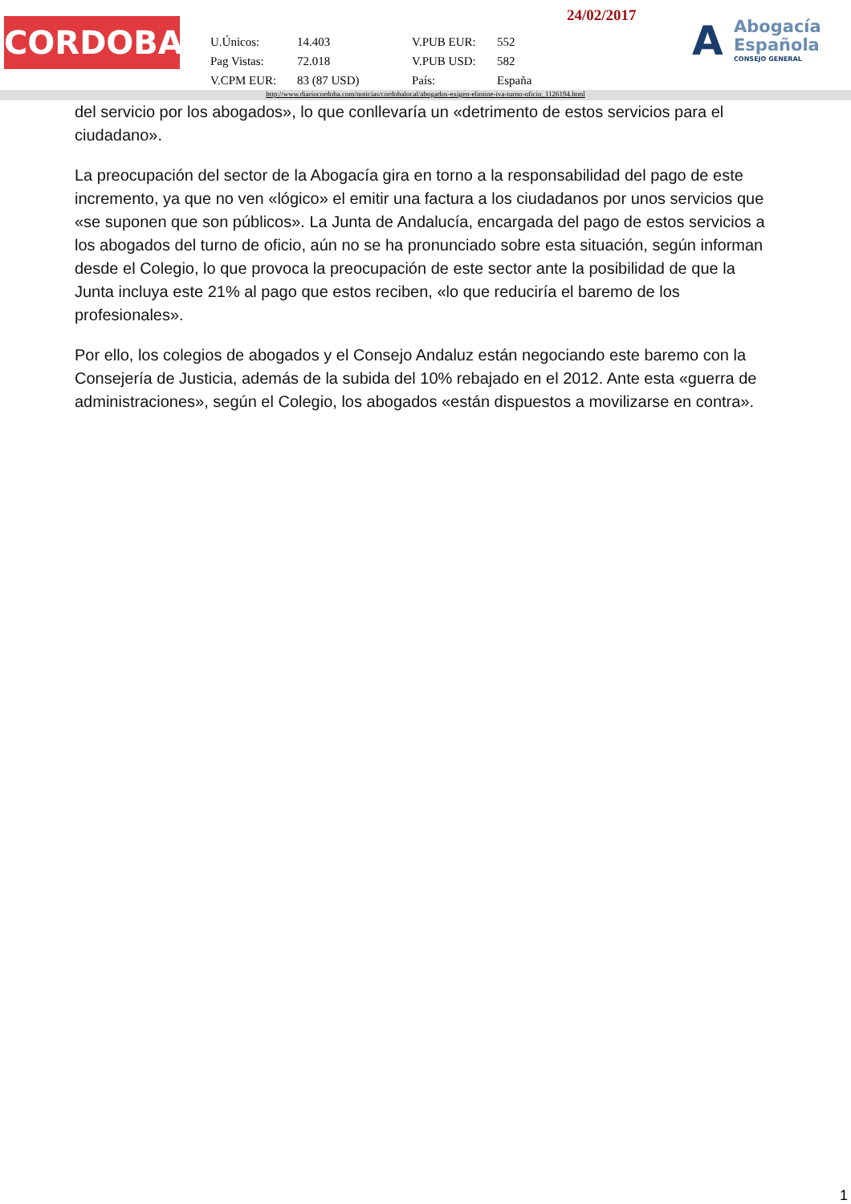CORDOBA
24/02/2017
| U.Únicos: | 14.403 | V.PUB EUR: | 552 |
| Pag Vistas: | 72.018 | V.PUB USD: | 582 |
| V.CPM EUR: | 83 (87 USD) | País: | España |
A
Abogacía
Española
CONSEJO GENERAL
http://www.diariocordoba.com/noticias/cordobalocal/abogados-exigen-elimine-iva-turno-oficio_1126194.html
del servicio por los abogados», lo que conllevaría un «detrimento de estos servicios para el ciudadano».
La preocupación del sector de la Abogacía gira en torno a la responsabilidad del pago de este incremento, ya que no ven «lógico» el emitir una factura a los ciudadanos por unos servicios que «se suponen que son públicos». La Junta de Andalucía, encargada del pago de estos servicios a los abogados del turno de oficio, aún no se ha pronunciado sobre esta situación, según informan desde el Colegio, lo que provoca la preocupación de este sector ante la posibilidad de que la Junta incluya este 21% al pago que estos reciben, «lo que reduciría el baremo de los profesionales».
Por ello, los colegios de abogados y el Consejo Andaluz están negociando este baremo con la Consejería de Justicia, además de la subida del 10% rebajado en el 2012. Ante esta «guerra de administraciones», según el Colegio, los abogados «están dispuestos a movilizarse en contra».
1